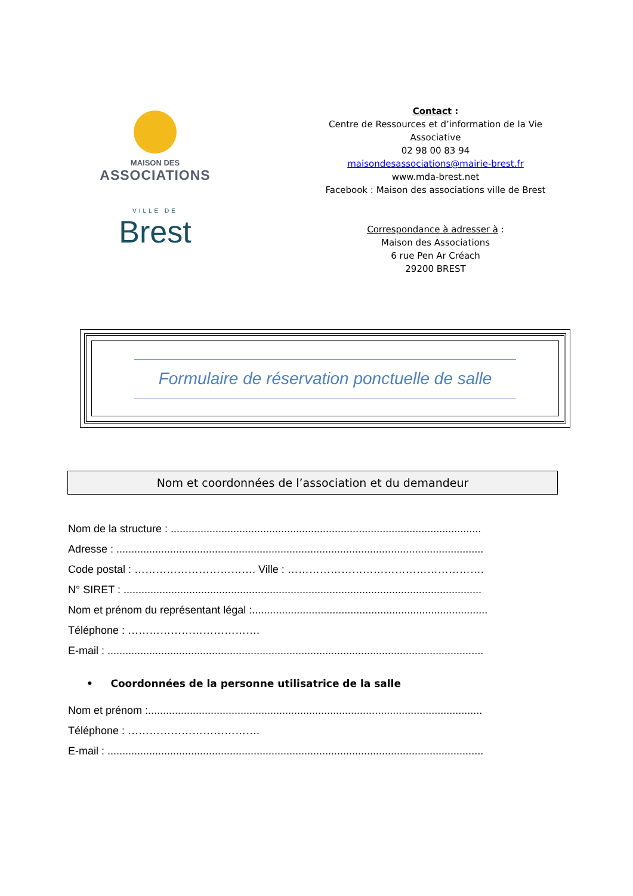MAISON DES
ASSOCIATIONS
VILLE DE
Brest
Contact :
Centre de Ressources et d’information de la Vie Associative
02 98 00 83 94
maisondesassociations@mairie-brest.fr
www.mda-brest.net
Facebook : Maison des associations ville de Brest
Correspondance à adresser à :
Maison des Associations
6 rue Pen Ar Créach
29200 BREST
Formulaire de réservation ponctuelle de salle
Nom et coordonnées de l’association et du demandeur
Nom de la structure : ........................................................................................................
Adresse : ...........................................................................................................................
Code postal : ……………………………. Ville : ……………………………………………….
N° SIRET : ........................................................................................................................
Nom et prénom du représentant légal :...............................................................................
Téléphone : ……………………………….
E-mail : ..............................................................................................................................
• Coordonnées de la personne utilisatrice de la salle
Nom et prénom :................................................................................................................
Téléphone : ……………………………….
E-mail : ..............................................................................................................................